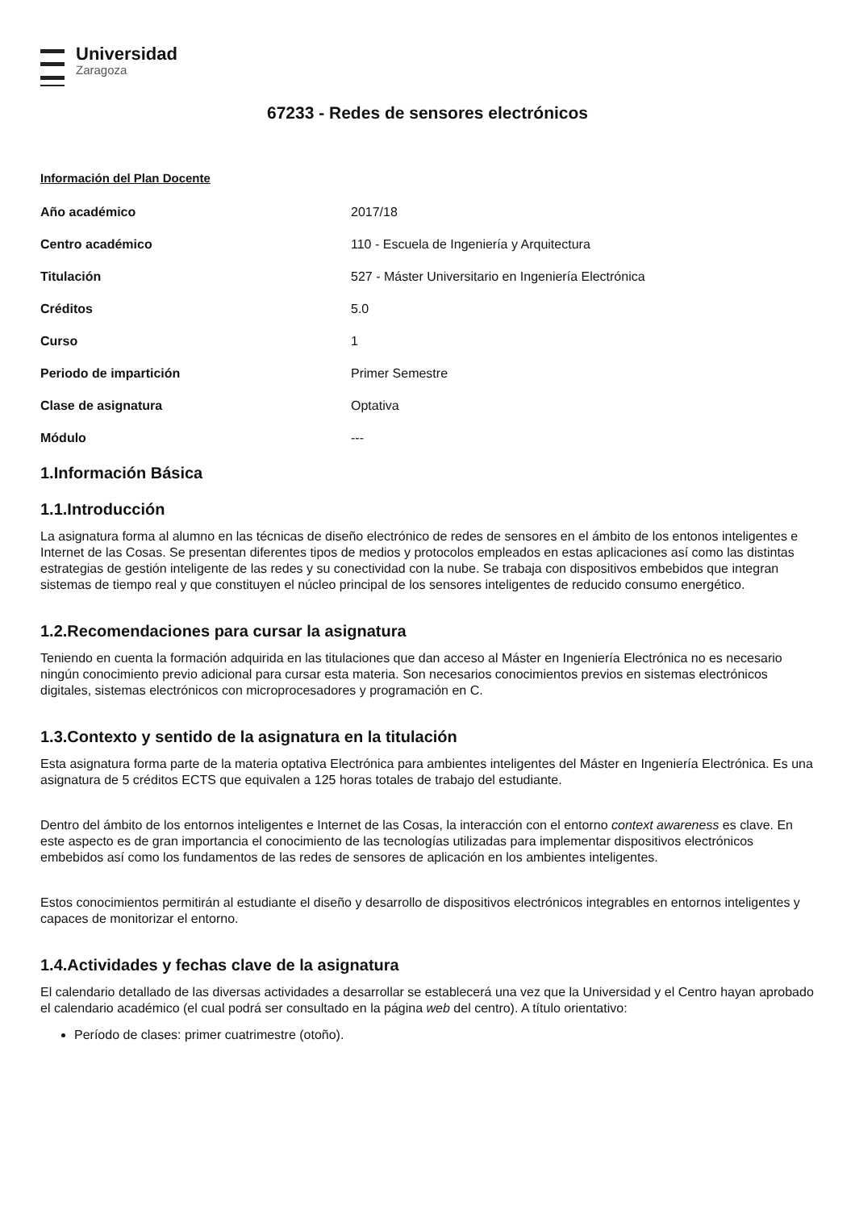Universidad
Zaragoza
67233 - Redes de sensores electrónicos
Información del Plan Docente
| Año académico | 2017/18 |
| Centro académico | 110 - Escuela de Ingeniería y Arquitectura |
| Titulación | 527 - Máster Universitario en Ingeniería Electrónica |
| Créditos | 5.0 |
| Curso | 1 |
| Periodo de impartición | Primer Semestre |
| Clase de asignatura | Optativa |
| Módulo | --- |
1.Información Básica
1.1.Introducción
La asignatura forma al alumno en las técnicas de diseño electrónico de redes de sensores en el ámbito de los entonos inteligentes e Internet de las Cosas. Se presentan diferentes tipos de medios y protocolos empleados en estas aplicaciones así como las distintas estrategias de gestión inteligente de las redes y su conectividad con la nube. Se trabaja con dispositivos embebidos que integran sistemas de tiempo real y que constituyen el núcleo principal de los sensores inteligentes de reducido consumo energético.
1.2.Recomendaciones para cursar la asignatura
Teniendo en cuenta la formación adquirida en las titulaciones que dan acceso al Máster en Ingeniería Electrónica no es necesario ningún conocimiento previo adicional para cursar esta materia. Son necesarios conocimientos previos en sistemas electrónicos digitales, sistemas electrónicos con microprocesadores y programación en C.
1.3.Contexto y sentido de la asignatura en la titulación
Esta asignatura forma parte de la materia optativa Electrónica para ambientes inteligentes del Máster en Ingeniería Electrónica. Es una asignatura de 5 créditos ECTS que equivalen a 125 horas totales de trabajo del estudiante.
Dentro del ámbito de los entornos inteligentes e Internet de las Cosas, la interacción con el entorno context awareness es clave. En este aspecto es de gran importancia el conocimiento de las tecnologías utilizadas para implementar dispositivos electrónicos embebidos así como los fundamentos de las redes de sensores de aplicación en los ambientes inteligentes.
Estos conocimientos permitirán al estudiante el diseño y desarrollo de dispositivos electrónicos integrables en entornos inteligentes y capaces de monitorizar el entorno.
1.4.Actividades y fechas clave de la asignatura
El calendario detallado de las diversas actividades a desarrollar se establecerá una vez que la Universidad y el Centro hayan aprobado el calendario académico (el cual podrá ser consultado en la página web del centro). A título orientativo:
Período de clases: primer cuatrimestre (otoño).